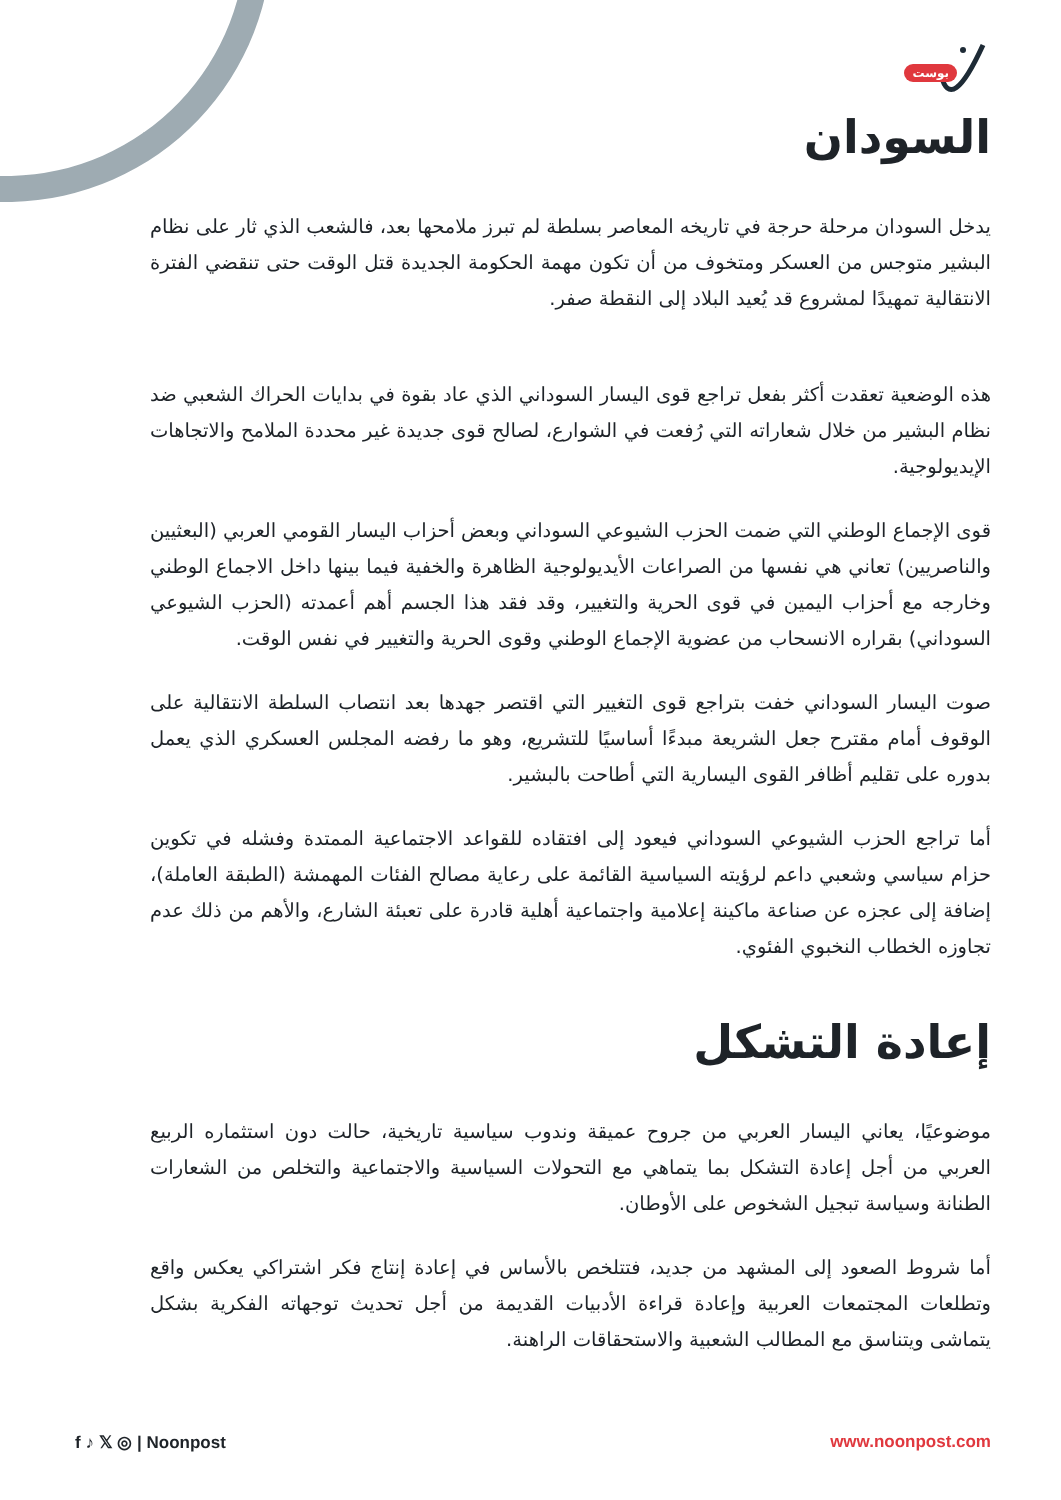بوست
السودان
يدخل السودان مرحلة حرجة في تاريخه المعاصر بسلطة لم تبرز ملامحها بعد، فالشعب الذي ثار على نظام البشير متوجس من العسكر ومتخوف من أن تكون مهمة الحكومة الجديدة قتل الوقت حتى تنقضي الفترة الانتقالية تمهيدًا لمشروع قد يُعيد البلاد إلى النقطة صفر.
هذه الوضعية تعقدت أكثر بفعل تراجع قوى اليسار السوداني الذي عاد بقوة في بدايات الحراك الشعبي ضد نظام البشير من خلال شعاراته التي رُفعت في الشوارع، لصالح قوى جديدة غير محددة الملامح والاتجاهات الإيديولوجية.
قوى الإجماع الوطني التي ضمت الحزب الشيوعي السوداني وبعض أحزاب اليسار القومي العربي (البعثيين والناصريين) تعاني هي نفسها من الصراعات الأيديولوجية الظاهرة والخفية فيما بينها داخل الاجماع الوطني وخارجه مع أحزاب اليمين في قوى الحرية والتغيير، وقد فقد هذا الجسم أهم أعمدته (الحزب الشيوعي السوداني) بقراره الانسحاب من عضوية الإجماع الوطني وقوى الحرية والتغيير في نفس الوقت.
صوت اليسار السوداني خفت بتراجع قوى التغيير التي اقتصر جهدها بعد انتصاب السلطة الانتقالية على الوقوف أمام مقترح جعل الشريعة مبدءًا أساسيًا للتشريع، وهو ما رفضه المجلس العسكري الذي يعمل بدوره على تقليم أظافر القوى اليسارية التي أطاحت بالبشير.
أما تراجع الحزب الشيوعي السوداني فيعود إلى افتقاده للقواعد الاجتماعية الممتدة وفشله في تكوين حزام سياسي وشعبي داعم لرؤيته السياسية القائمة على رعاية مصالح الفئات المهمشة (الطبقة العاملة)، إضافة إلى عجزه عن صناعة ماكينة إعلامية واجتماعية أهلية قادرة على تعبئة الشارع، والأهم من ذلك عدم تجاوزه الخطاب النخبوي الفئوي.
إعادة التشكل
موضوعيًا، يعاني اليسار العربي من جروح عميقة وندوب سياسية تاريخية، حالت دون استثماره الربيع العربي من أجل إعادة التشكل بما يتماهي مع التحولات السياسية والاجتماعية والتخلص من الشعارات الطنانة وسياسة تبجيل الشخوص على الأوطان.
أما شروط الصعود إلى المشهد من جديد، فتتلخص بالأساس في إعادة إنتاج فكر اشتراكي يعكس واقع وتطلعات المجتمعات العربية وإعادة قراءة الأدبيات القديمة من أجل تحديث توجهاته الفكرية بشكل يتماشى ويتناسق مع المطالب الشعبية والاستحقاقات الراهنة.
f ♪ 𝕏 ◎ | Noonpost www.noonpost.com